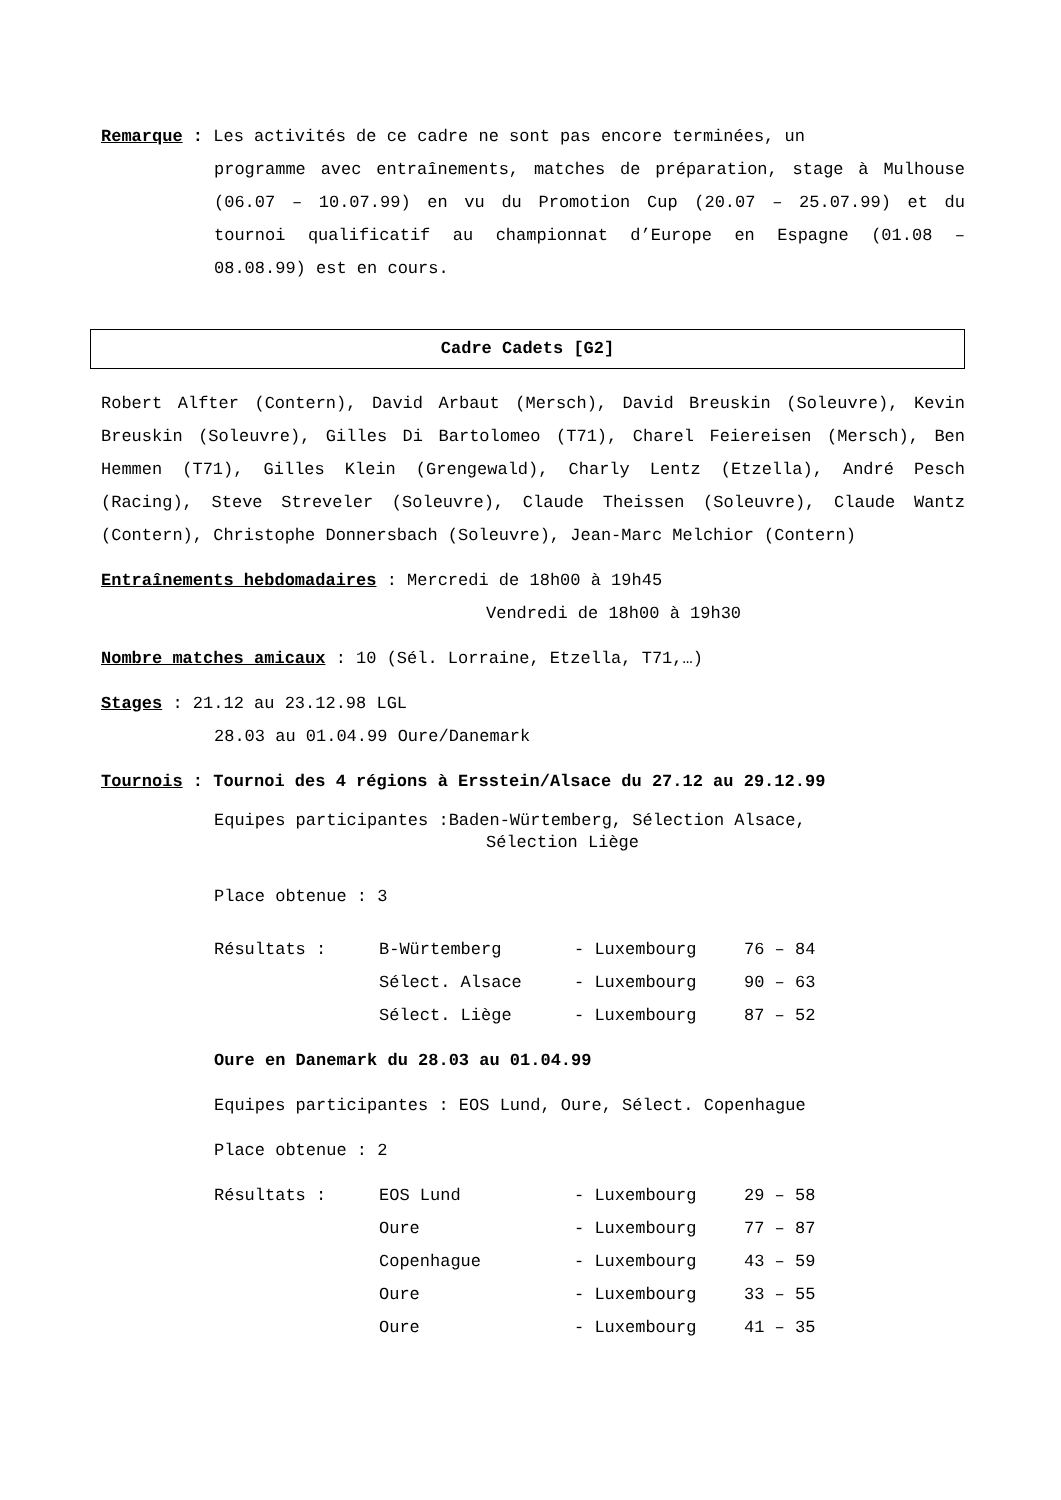Remarque : Les activités de ce cadre ne sont pas encore terminées, un
programme avec entraînements, matches de préparation, stage à Mulhouse (06.07 – 10.07.99) en vu du Promotion Cup (20.07 – 25.07.99) et du tournoi qualificatif au championnat d’Europe en Espagne (01.08 – 08.08.99) est en cours.
Cadre Cadets [G2]
Robert Alfter (Contern), David Arbaut (Mersch), David Breuskin (Soleuvre), Kevin Breuskin (Soleuvre), Gilles Di Bartolomeo (T71), Charel Feiereisen (Mersch), Ben Hemmen (T71), Gilles Klein (Grengewald), Charly Lentz (Etzella), André Pesch (Racing), Steve Streveler (Soleuvre), Claude Theissen (Soleuvre), Claude Wantz (Contern), Christophe Donnersbach (Soleuvre), Jean-Marc Melchior (Contern)
Entraînements hebdomadaires : Mercredi de 18h00 à 19h45
Vendredi de 18h00 à 19h30
Nombre matches amicaux : 10 (Sél. Lorraine, Etzella, T71,…)
Stages : 21.12 au 23.12.98 LGL
28.03 au 01.04.99 Oure/Danemark
Tournois : Tournoi des 4 régions à Ersstein/Alsace du 27.12 au 29.12.99
Equipes participantes :Baden-Würtemberg, Sélection Alsace,
Sélection Liège
Place obtenue : 3
| Résultats : | B-Würtemberg | - Luxembourg | 76 – 84 |
| | Sélect. Alsace | - Luxembourg | 90 – 63 |
| | Sélect. Liège | - Luxembourg | 87 – 52 |
Oure en Danemark du 28.03 au 01.04.99
Equipes participantes : EOS Lund, Oure, Sélect. Copenhague
Place obtenue : 2
| Résultats : | EOS Lund | - Luxembourg | 29 – 58 |
| | Oure | - Luxembourg | 77 – 87 |
| | Copenhague | - Luxembourg | 43 – 59 |
| | Oure | - Luxembourg | 33 – 55 |
| | Oure | - Luxembourg | 41 – 35 |